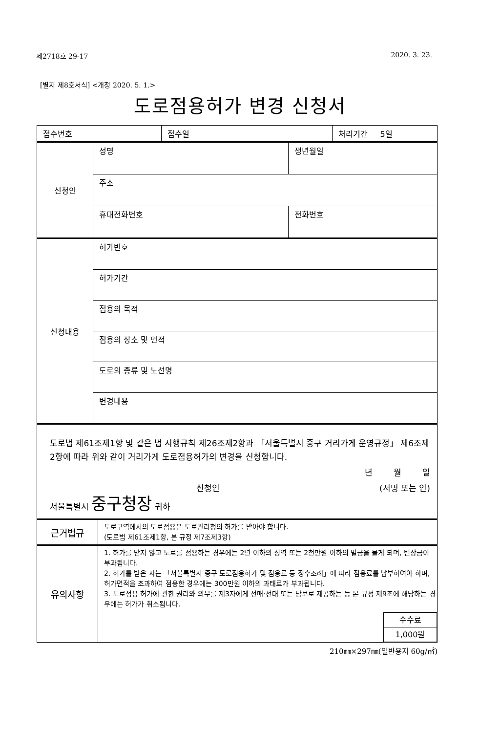제2718호 29-17 2020. 3. 23.
[별지 제8호서식] <개정 2020. 5. 1.>
도로점용허가 변경 신청서
| 접수번호 | 접수일 | 처리기간 5일 |
| 신청인 | 성명 | 생년월일 |
| | 주소 | |
| | 휴대전화번호 | 전화번호 |
| 신청내용 | 허가번호 |
| | 허가기간 |
| | 점용의 목적 |
| | 점용의 장소 및 면적 |
| | 도로의 종류 및 노선명 |
| | 변경내용 |
도로법 제61조제1항 및 같은 법 시행규칙 제26조제2항과 「서울특별시 중구 거리가게 운영규정」 제6조제2항에 따라 위와 같이 거리가게 도로점용허가의 변경을 신청합니다.
년 월 일
신청인 (서명 또는 인)
서울특별시 중구청장 귀하
| 근거법규 | 도로구역에서의 도로점용은 도로관리청의 허가를 받아야 합니다. (도로법 제61조제1항, 본 규정 제7조제3항) |
| 유의사항 | 1. 허가를 받지 않고 도로를 점용하는 경우에는 2년 이하의 징역 또는 2천만원 이하의 벌금을 물게 되며, 변상금이 부과됩니다. 2. 허가를 받은 자는 「서울특별시 중구 도로점용허가 및 점용료 등 징수조례」에 따라 점용료를 납부하여야 하며, 허가면적을 초과하여 점용한 경우에는 300만원 이하의 과태료가 부과됩니다. 3. 도로점용 허가에 관한 권리와 의무를 제3자에게 전매·전대 또는 담보로 제공하는 등 본 규정 제9조에 해당하는 경우에는 허가가 취소됩니다. / 수수료 / / 1,000원 / |
210㎜×297㎜(일반용지 60g/㎡)